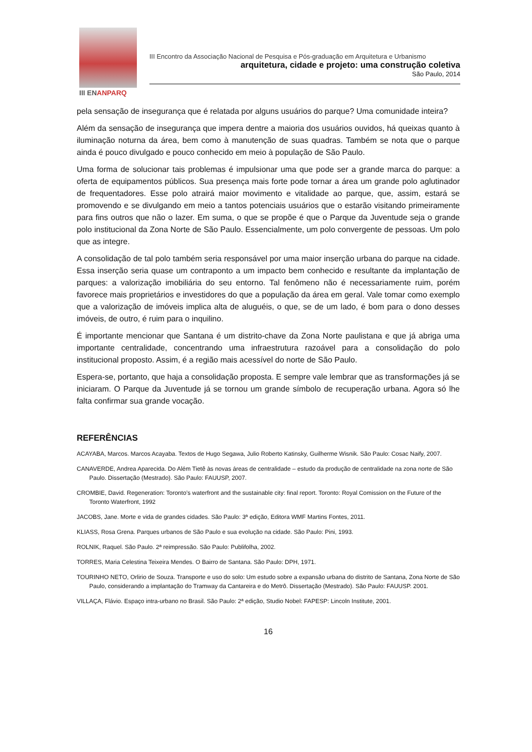III ENANPARQ
III Encontro da Associação Nacional de Pesquisa e Pós-graduação em Arquitetura e Urbanismo
arquitetura, cidade e projeto: uma construção coletiva
São Paulo, 2014
pela sensação de insegurança que é relatada por alguns usuários do parque? Uma comunidade inteira?
Além da sensação de insegurança que impera dentre a maioria dos usuários ouvidos, há queixas quanto à iluminação noturna da área, bem como à manutenção de suas quadras. Também se nota que o parque ainda é pouco divulgado e pouco conhecido em meio à população de São Paulo.
Uma forma de solucionar tais problemas é impulsionar uma que pode ser a grande marca do parque: a oferta de equipamentos públicos. Sua presença mais forte pode tornar a área um grande polo aglutinador de frequentadores. Esse polo atrairá maior movimento e vitalidade ao parque, que, assim, estará se promovendo e se divulgando em meio a tantos potenciais usuários que o estarão visitando primeiramente para fins outros que não o lazer. Em suma, o que se propõe é que o Parque da Juventude seja o grande polo institucional da Zona Norte de São Paulo. Essencialmente, um polo convergente de pessoas. Um polo que as integre.
A consolidação de tal polo também seria responsável por uma maior inserção urbana do parque na cidade. Essa inserção seria quase um contraponto a um impacto bem conhecido e resultante da implantação de parques: a valorização imobiliária do seu entorno. Tal fenômeno não é necessariamente ruim, porém favorece mais proprietários e investidores do que a população da área em geral. Vale tomar como exemplo que a valorização de imóveis implica alta de aluguéis, o que, se de um lado, é bom para o dono desses imóveis, de outro, é ruim para o inquilino.
É importante mencionar que Santana é um distrito-chave da Zona Norte paulistana e que já abriga uma importante centralidade, concentrando uma infraestrutura razoável para a consolidação do polo institucional proposto. Assim, é a região mais acessível do norte de São Paulo.
Espera-se, portanto, que haja a consolidação proposta. E sempre vale lembrar que as transformações já se iniciaram. O Parque da Juventude já se tornou um grande símbolo de recuperação urbana. Agora só lhe falta confirmar sua grande vocação.
REFERÊNCIAS
ACAYABA, Marcos. Marcos Acayaba. Textos de Hugo Segawa, Julio Roberto Katinsky, Guilherme Wisnik. São Paulo: Cosac Naify, 2007.
CANAVERDE, Andrea Aparecida. Do Além Tietê às novas áreas de centralidade – estudo da produção de centralidade na zona norte de São Paulo. Dissertação (Mestrado). São Paulo: FAUUSP, 2007.
CROMBIE, David. Regeneration: Toronto’s waterfront and the sustainable city: final report. Toronto: Royal Comission on the Future of the Toronto Waterfront, 1992
JACOBS, Jane. Morte e vida de grandes cidades. São Paulo: 3ª edição, Editora WMF Martins Fontes, 2011.
KLIASS, Rosa Grena. Parques urbanos de São Paulo e sua evolução na cidade. São Paulo: Pini, 1993.
ROLNIK, Raquel. São Paulo. 2ª reimpressão. São Paulo: Publifolha, 2002.
TORRES, Maria Celestina Teixeira Mendes. O Bairro de Santana. São Paulo: DPH, 1971.
TOURINHO NETO, Orlirio de Souza. Transporte e uso do solo: Um estudo sobre a expansão urbana do distrito de Santana, Zona Norte de São Paulo, considerando a implantação do Tramway da Cantareira e do Metrô. Dissertação (Mestrado). São Paulo: FAUUSP. 2001.
VILLAÇA, Flávio. Espaço intra-urbano no Brasil. São Paulo: 2ª edição, Studio Nobel: FAPESP: Lincoln Institute, 2001.
16